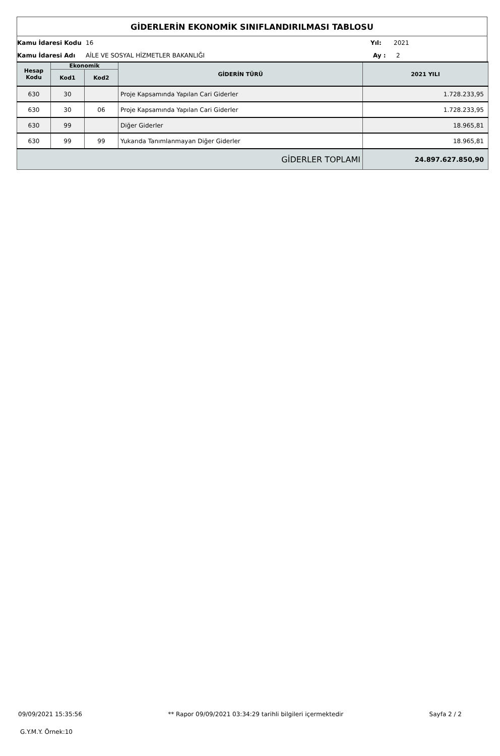GİDERLERİN EKONOMİK SINIFLANDIRILMASI TABLOSU
Kamu İdaresi Kodu 16 Yıl: 2021
Kamu İdaresi Adı AİLE VE SOSYAL HİZMETLER BAKANLIĞI Ay : 2
| Hesap Kodu | Ekonomik | | GİDERİN TÜRÜ | 2021 YILI |
| --- | --- | --- | --- | --- |
| | Kod1 | Kod2 | | |
| 630 | 30 | | Proje Kapsamında Yapılan Cari Giderler | 1.728.233,95 |
| 630 | 30 | 06 | Proje Kapsamında Yapılan Cari Giderler | 1.728.233,95 |
| 630 | 99 | | Diğer Giderler | 18.965,81 |
| 630 | 99 | 99 | Yukarıda Tanımlanmayan Diğer Giderler | 18.965,81 |
| GİDERLER TOPLAMI | | | | 24.897.627.850,90 |
09/09/2021 15:35:56 ** Rapor 09/09/2021 03:34:29 tarihli bilgileri içermektedir Sayfa 2 / 2
G.Y.M.Y. Örnek:10